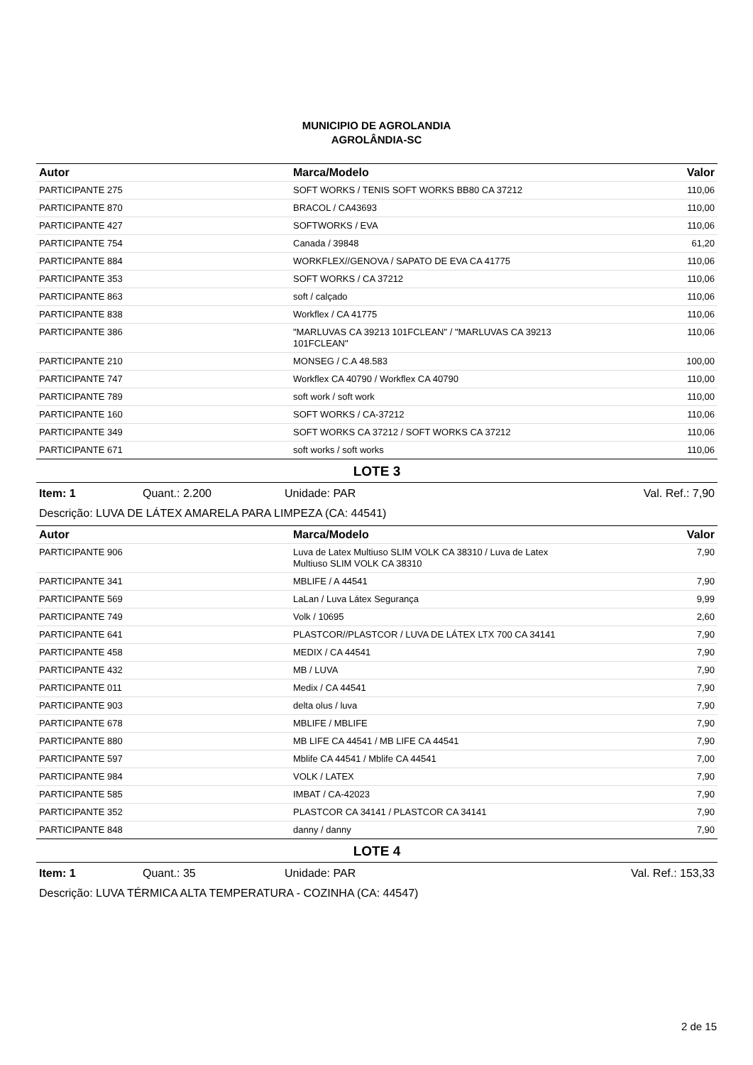MUNICIPIO DE AGROLANDIA
AGROLÂNDIA-SC
| Autor | Marca/Modelo | Valor |
| --- | --- | --- |
| PARTICIPANTE 275 | SOFT WORKS / TENIS SOFT WORKS BB80 CA 37212 | 110,06 |
| PARTICIPANTE 870 | BRACOL / CA43693 | 110,00 |
| PARTICIPANTE 427 | SOFTWORKS / EVA | 110,06 |
| PARTICIPANTE 754 | Canada / 39848 | 61,20 |
| PARTICIPANTE 884 | WORKFLEX//GENOVA / SAPATO DE EVA CA 41775 | 110,06 |
| PARTICIPANTE 353 | SOFT WORKS / CA 37212 | 110,06 |
| PARTICIPANTE 863 | soft / calçado | 110,06 |
| PARTICIPANTE 838 | Workflex / CA 41775 | 110,06 |
| PARTICIPANTE 386 | "MARLUVAS CA 39213 101FCLEAN" / "MARLUVAS CA 39213 101FCLEAN" | 110,06 |
| PARTICIPANTE 210 | MONSEG / C.A 48.583 | 100,00 |
| PARTICIPANTE 747 | Workflex CA 40790 / Workflex CA 40790 | 110,00 |
| PARTICIPANTE 789 | soft work / soft work | 110,00 |
| PARTICIPANTE 160 | SOFT WORKS / CA-37212 | 110,06 |
| PARTICIPANTE 349 | SOFT WORKS CA 37212 / SOFT WORKS CA 37212 | 110,06 |
| PARTICIPANTE 671 | soft works / soft works | 110,06 |
LOTE 3
Item: 1 Quant.: 2.200 Unidade: PAR Val. Ref.: 7,90
Descrição: LUVA DE LÁTEX AMARELA PARA LIMPEZA (CA: 44541)
| Autor | Marca/Modelo | Valor |
| --- | --- | --- |
| PARTICIPANTE 906 | Luva de Latex Multiuso SLIM VOLK CA 38310 / Luva de Latex Multiuso SLIM VOLK CA 38310 | 7,90 |
| PARTICIPANTE 341 | MBLIFE / A 44541 | 7,90 |
| PARTICIPANTE 569 | LaLan / Luva Látex Segurança | 9,99 |
| PARTICIPANTE 749 | Volk / 10695 | 2,60 |
| PARTICIPANTE 641 | PLASTCOR//PLASTCOR / LUVA DE LÁTEX LTX 700 CA 34141 | 7,90 |
| PARTICIPANTE 458 | MEDIX / CA 44541 | 7,90 |
| PARTICIPANTE 432 | MB / LUVA | 7,90 |
| PARTICIPANTE 011 | Medix / CA 44541 | 7,90 |
| PARTICIPANTE 903 | delta olus / luva | 7,90 |
| PARTICIPANTE 678 | MBLIFE / MBLIFE | 7,90 |
| PARTICIPANTE 880 | MB LIFE CA 44541 / MB LIFE CA 44541 | 7,90 |
| PARTICIPANTE 597 | Mblife CA 44541 / Mblife CA 44541 | 7,00 |
| PARTICIPANTE 984 | VOLK / LATEX | 7,90 |
| PARTICIPANTE 585 | IMBAT / CA-42023 | 7,90 |
| PARTICIPANTE 352 | PLASTCOR CA 34141 / PLASTCOR CA 34141 | 7,90 |
| PARTICIPANTE 848 | danny / danny | 7,90 |
LOTE 4
Item: 1 Quant.: 35 Unidade: PAR Val. Ref.: 153,33
Descrição: LUVA TÉRMICA ALTA TEMPERATURA - COZINHA (CA: 44547)
2 de 15